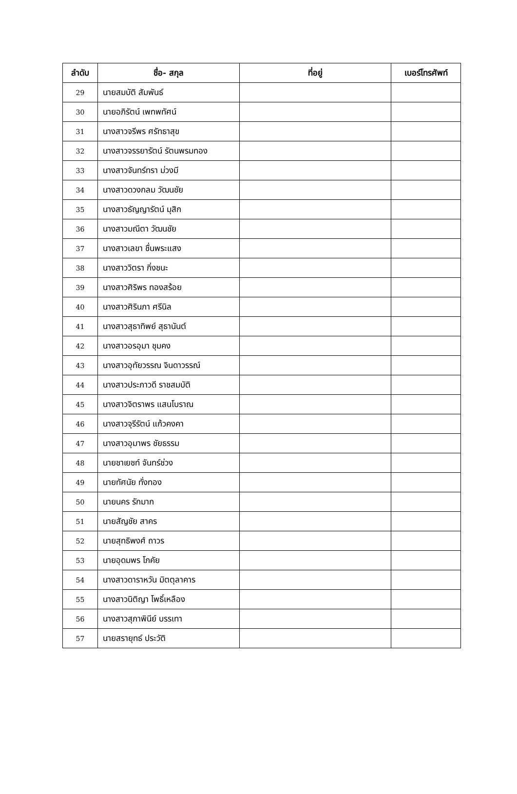| ลำดับ | ชื่อ- สกุล | ที่อยู่ | เบอร์โทรศัพท์ |
| --- | --- | --- | --- |
| 29 | นายสมบัติ สัมพันธ์ | | |
| 30 | นายอภิรัตน์ เพทพทัศน์ | | |
| 31 | นางสาวจรีพร ศรัทธาสุข | | |
| 32 | นางสาวจรรยารัตน์ รัตนพรมทอง | | |
| 33 | นางสาวจันทร์ทรา ม่วงมี | | |
| 34 | นางสาวดวงกลม วัฒนชัย | | |
| 35 | นางสาวธัญญารัตน์ มุสิก | | |
| 36 | นางสาวมณีตา วัฒนชัย | | |
| 37 | นางสาวเลขา ชื่นพระแสง | | |
| 38 | นางสาววิตรา กิ่งชนะ | | |
| 39 | นางสาวศิริพร ทองสร้อย | | |
| 40 | นางสาวศิรินภา ศรีนิล | | |
| 41 | นางสาวสุธาทิพย์ สุธานันต์ | | |
| 42 | นางสาวอรอุมา ชุมคง | | |
| 43 | นางสาวอุทัยวรรณ จินดาวรรณ์ | | |
| 44 | นางสาวประภาวดี ราชสมบัติ | | |
| 45 | นางสาวจิตราพร แสนโบราณ | | |
| 46 | นางสาวจุรีรัตน์ แก้วคงคา | | |
| 47 | นางสาวอุมาพร ชัยธรรม | | |
| 48 | นายชาเยชท์ จันทร์ช่วง | | |
| 49 | นายทัศนัย ทั่งทอง | | |
| 50 | นายนคร รักมาก | | |
| 51 | นายสัญชัย สาคร | | |
| 52 | นายสุทธิพงศ์ ถาวร | | |
| 53 | นายอุดมพร โภคัย | | |
| 54 | นางสาวดาราหวัน มิตตุลาคาร | | |
| 55 | นางสาวนิติญา โพธิ์เหลือง | | |
| 56 | นางสาวสุภาพินีย์ บรรเทา | | |
| 57 | นายสรายุทธ์ ประวัติ | | |